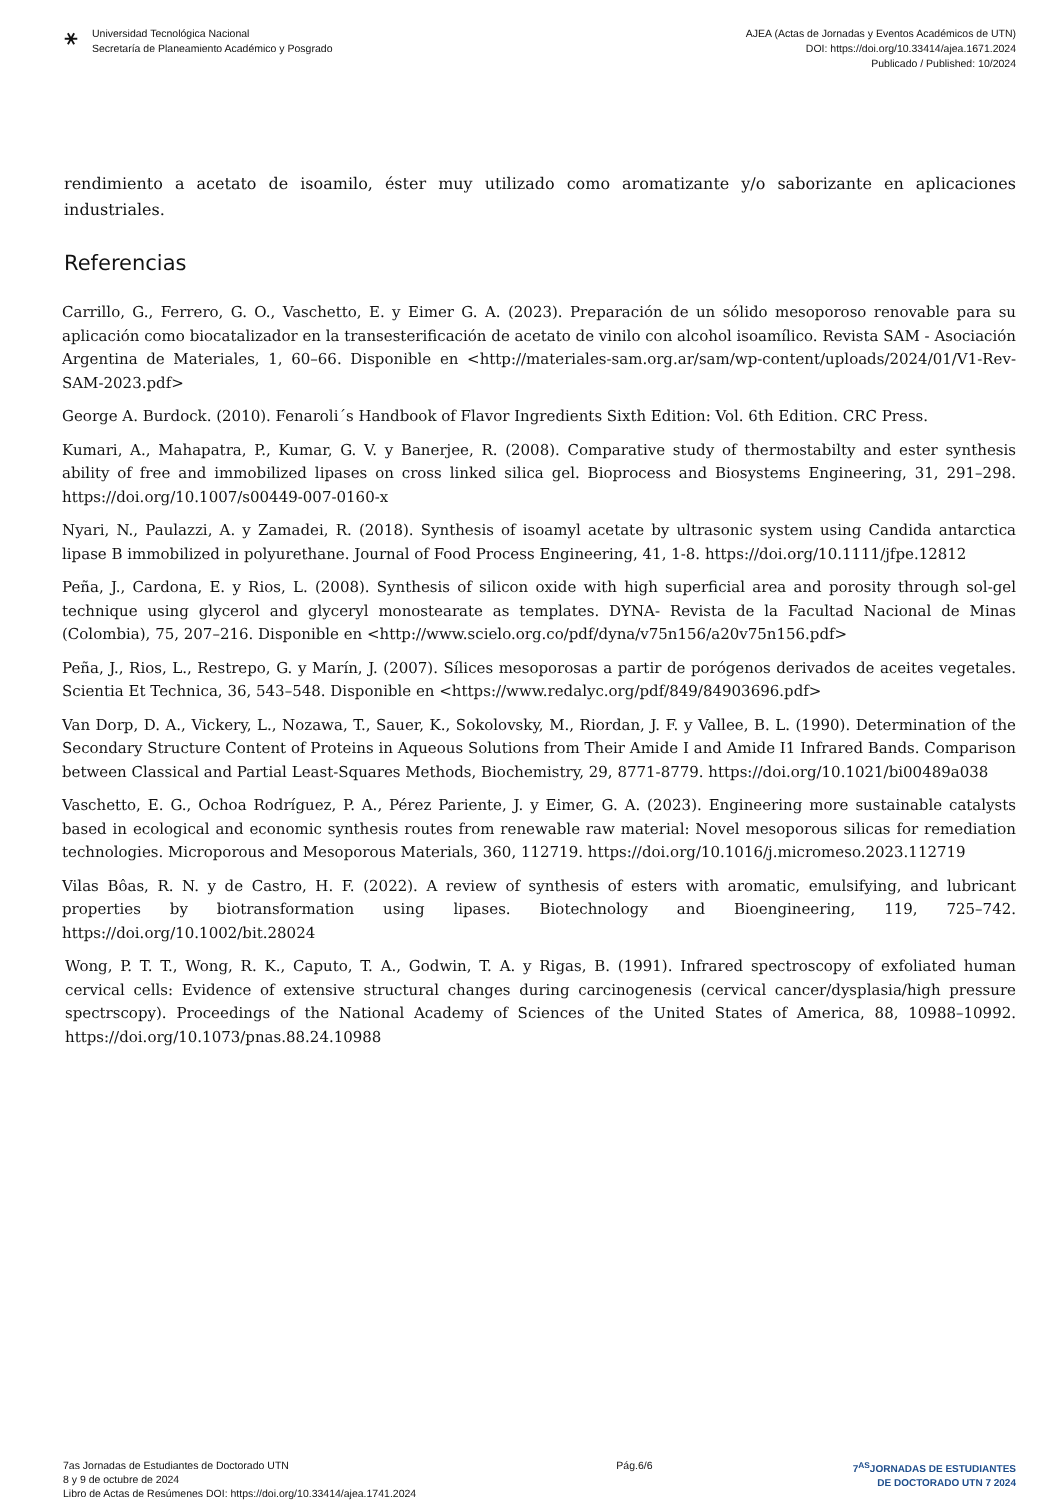⚹
Universidad Tecnológica Nacional
Secretaría de Planeamiento Académico y Posgrado
AJEA (Actas de Jornadas y Eventos Académicos de UTN)
DOI: https://doi.org/10.33414/ajea.1671.2024
Publicado / Published: 10/2024
rendimiento a acetato de isoamilo, éster muy utilizado como aromatizante y/o saborizante en aplicaciones industriales.
Referencias
Carrillo, G., Ferrero, G. O., Vaschetto, E. y Eimer G. A. (2023). Preparación de un sólido mesoporoso renovable para su aplicación como biocatalizador en la transesterificación de acetato de vinilo con alcohol isoamílico. Revista SAM - Asociación Argentina de Materiales, 1, 60–66. Disponible en <http://materiales-sam.org.ar/sam/wp-content/uploads/2024/01/V1-Rev-SAM-2023.pdf>
George A. Burdock. (2010). Fenaroli´s Handbook of Flavor Ingredients Sixth Edition: Vol. 6th Edition. CRC Press.
Kumari, A., Mahapatra, P., Kumar, G. V. y Banerjee, R. (2008). Comparative study of thermostabilty and ester synthesis ability of free and immobilized lipases on cross linked silica gel. Bioprocess and Biosystems Engineering, 31, 291–298. https://doi.org/10.1007/s00449-007-0160-x
Nyari, N., Paulazzi, A. y Zamadei, R. (2018). Synthesis of isoamyl acetate by ultrasonic system using Candida antarctica lipase B immobilized in polyurethane. Journal of Food Process Engineering, 41, 1-8. https://doi.org/10.1111/jfpe.12812
Peña, J., Cardona, E. y Rios, L. (2008). Synthesis of silicon oxide with high superficial area and porosity through sol-gel technique using glycerol and glyceryl monostearate as templates. DYNA- Revista de la Facultad Nacional de Minas (Colombia), 75, 207–216. Disponible en <http://www.scielo.org.co/pdf/dyna/v75n156/a20v75n156.pdf>
Peña, J., Rios, L., Restrepo, G. y Marín, J. (2007). Sílices mesoporosas a partir de porógenos derivados de aceites vegetales. Scientia Et Technica, 36, 543–548. Disponible en <https://www.redalyc.org/pdf/849/84903696.pdf>
Van Dorp, D. A., Vickery, L., Nozawa, T., Sauer, K., Sokolovsky, M., Riordan, J. F. y Vallee, B. L. (1990). Determination of the Secondary Structure Content of Proteins in Aqueous Solutions from Their Amide I and Amide I1 Infrared Bands. Comparison between Classical and Partial Least-Squares Methods, Biochemistry, 29, 8771-8779. https://doi.org/10.1021/bi00489a038
Vaschetto, E. G., Ochoa Rodríguez, P. A., Pérez Pariente, J. y Eimer, G. A. (2023). Engineering more sustainable catalysts based in ecological and economic synthesis routes from renewable raw material: Novel mesoporous silicas for remediation technologies. Microporous and Mesoporous Materials, 360, 112719. https://doi.org/10.1016/j.micromeso.2023.112719
Vilas Bôas, R. N. y de Castro, H. F. (2022). A review of synthesis of esters with aromatic, emulsifying, and lubricant properties by biotransformation using lipases. Biotechnology and Bioengineering, 119, 725–742. https://doi.org/10.1002/bit.28024
Wong, P. T. T., Wong, R. K., Caputo, T. A., Godwin, T. A. y Rigas, B. (1991). Infrared spectroscopy of exfoliated human cervical cells: Evidence of extensive structural changes during carcinogenesis (cervical cancer/dysplasia/high pressure spectrscopy). Proceedings of the National Academy of Sciences of the United States of America, 88, 10988–10992. https://doi.org/10.1073/pnas.88.24.10988
7as Jornadas de Estudiantes de Doctorado UTN
8 y 9 de octubre de 2024
Libro de Actas de Resúmenes DOI: https://doi.org/10.33414/ajea.1741.2024
Pág.6/6 7<sup>AS</sup>JORNADAS DE ESTUDIANTES
DE DOCTORADO UTN 7 2024